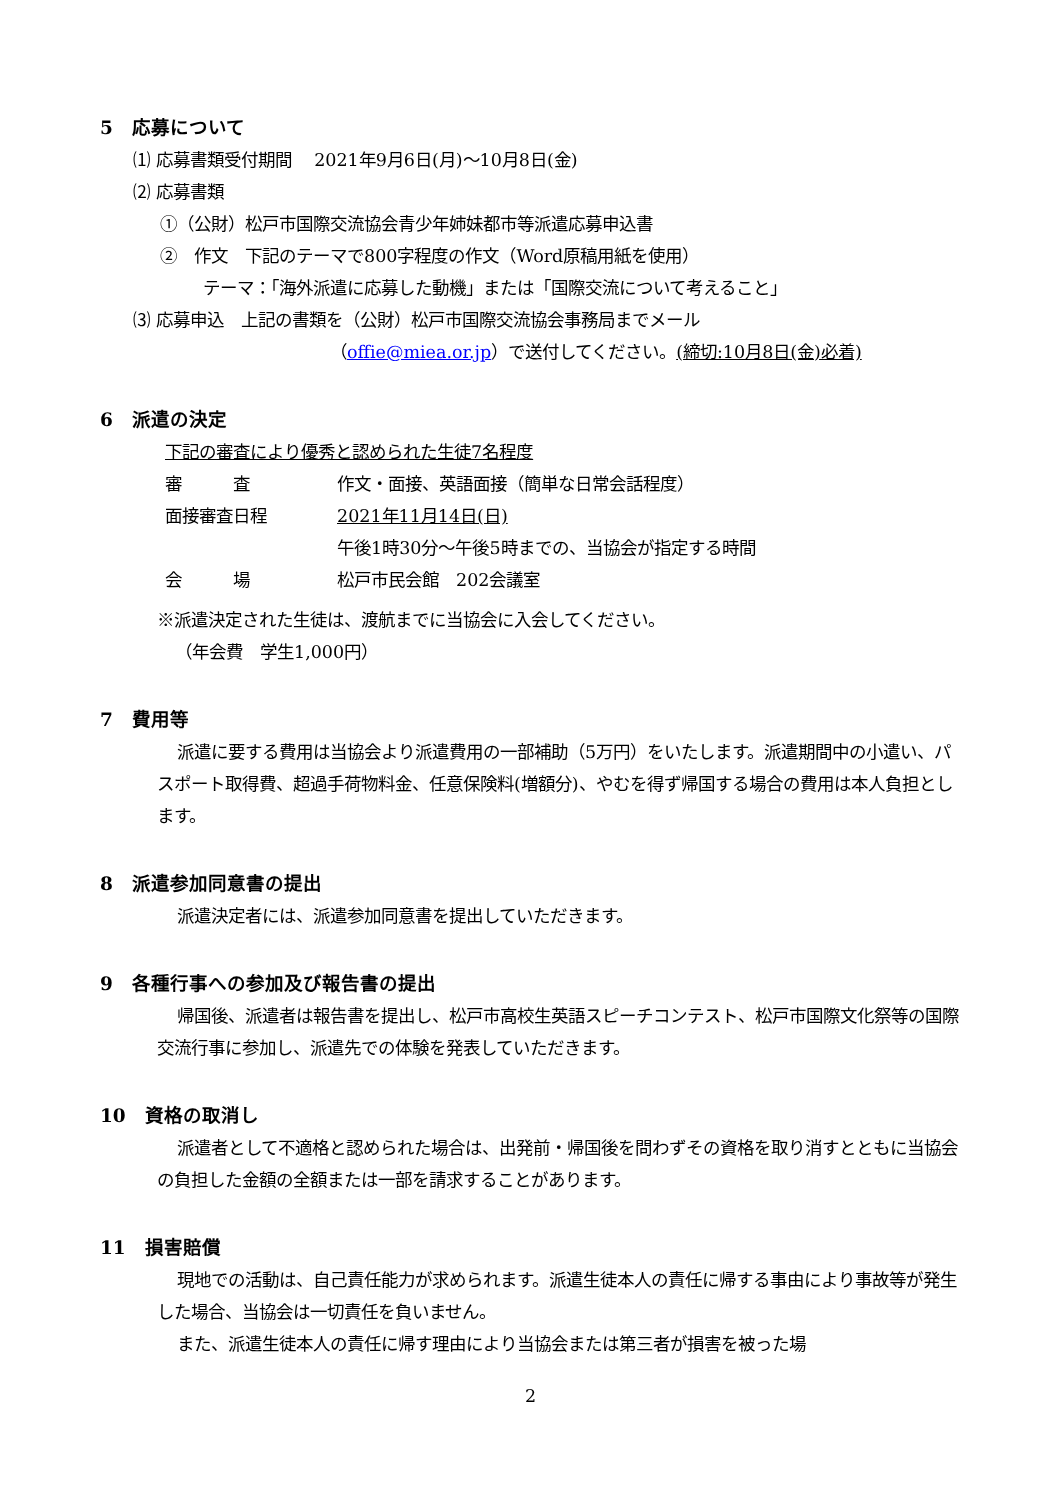5　応募について
⑴ 応募書類受付期間　 2021年9月6日(月)～10月8日(金)
⑵ 応募書類
①（公財）松戸市国際交流協会青少年姉妹都市等派遣応募申込書
②　作文　下記のテーマで800字程度の作文（Word原稿用紙を使用）
テーマ：「海外派遣に応募した動機」または「国際交流について考えること」
⑶ 応募申込　上記の書類を（公財）松戸市国際交流協会事務局までメール
（offie@miea.or.jp）で送付してください。(締切:10月8日(金)必着)
6　派遣の決定
下記の審査により優秀と認められた生徒7名程度
審　　　査 作文・面接、英語面接（簡単な日常会話程度）
面接審査日程 2021年11月14日(日)
午後1時30分～午後5時までの、当協会が指定する時間
会　　　場 松戸市民会館　202会議室
※派遣決定された生徒は、渡航までに当協会に入会してください。
（年会費　学生1,000円）
7　費用等
派遣に要する費用は当協会より派遣費用の一部補助（5万円）をいたします。派遣期間中の小遣い、パスポート取得費、超過手荷物料金、任意保険料(増額分)、やむを得ず帰国する場合の費用は本人負担とします。
8　派遣参加同意書の提出
派遣決定者には、派遣参加同意書を提出していただきます。
9　各種行事への参加及び報告書の提出
帰国後、派遣者は報告書を提出し、松戸市高校生英語スピーチコンテスト、松戸市国際文化祭等の国際交流行事に参加し、派遣先での体験を発表していただきます。
10　資格の取消し
派遣者として不適格と認められた場合は、出発前・帰国後を問わずその資格を取り消すとともに当協会の負担した金額の全額または一部を請求することがあります。
11　損害賠償
現地での活動は、自己責任能力が求められます。派遣生徒本人の責任に帰する事由により事故等が発生した場合、当協会は一切責任を負いません。
また、派遣生徒本人の責任に帰す理由により当協会または第三者が損害を被った場
2